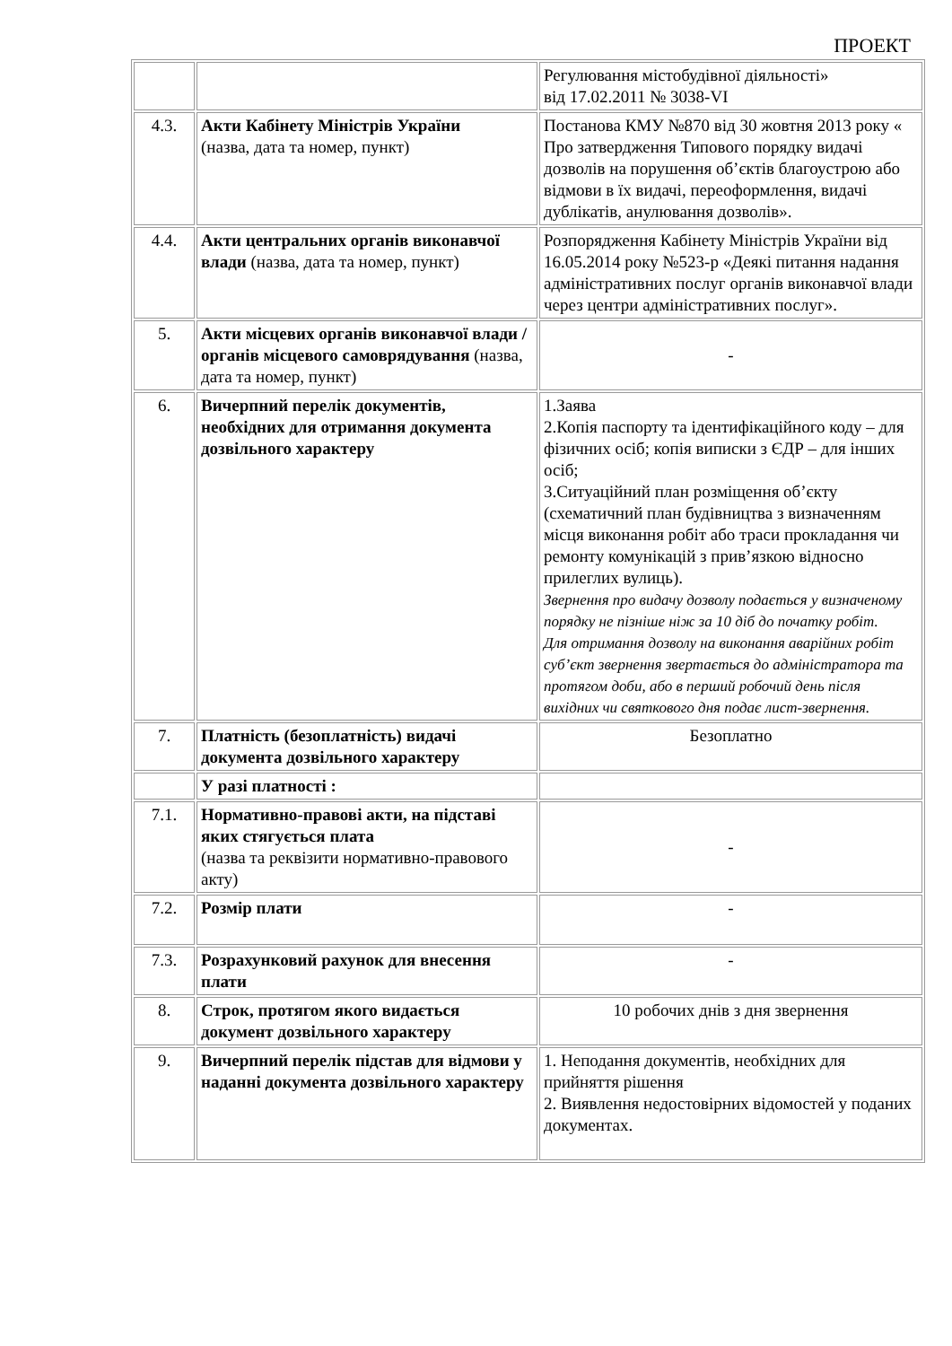ПРОЕКТ
| | | Регулювання містобудівної діяльності» від 17.02.2011 № 3038-VI |
| 4.3. | Акти Кабінету Міністрів України (назва, дата та номер, пункт) | Постанова КМУ №870 від 30 жовтня 2013 року « Про затвердження Типового порядку видачі дозволів на порушення об’єктів благоустрою або відмови в їх видачі, переоформлення, видачі дублікатів, анулювання дозволів». |
| 4.4. | Акти центральних органів виконавчої влади (назва, дата та номер, пункт) | Розпорядження Кабінету Міністрів України від 16.05.2014 року №523-р «Деякі питання надання адміністративних послуг органів виконавчої влади через центри адміністративних послуг». |
| 5. | Акти місцевих органів виконавчої влади / органів місцевого самоврядування (назва, дата та номер, пункт) | - |
| 6. | Вичерпний перелік документів, необхідних для отримання документа дозвільного характеру | 1.Заява 2.Копія паспорту та ідентифікаційного коду – для фізичних осіб; копія виписки з ЄДР – для інших осіб; 3.Ситуаційний план розміщення об’єкту (схематичний план будівництва з визначенням місця виконання робіт або траси прокладання чи ремонту комунікацій з прив’язкою відносно прилеглих вулиць). Звернення про видачу дозволу подається у визначеному порядку не пізніше ніж за 10 діб до початку робіт. Для отримання дозволу на виконання аварійних робіт суб’єкт звернення звертається до адміністратора та протягом доби, або в перший робочий день після вихідних чи святкового дня подає лист-звернення. |
| 7. | Платність (безоплатність) видачі документа дозвільного характеру | Безоплатно |
| | У разі платності : | |
| 7.1. | Нормативно-правові акти, на підставі яких стягується плата (назва та реквізити нормативно-правового акту) | - |
| 7.2. | Розмір плати | - |
| 7.3. | Розрахунковий рахунок для внесення плати | - |
| 8. | Строк, протягом якого видається документ дозвільного характеру | 10 робочих днів з дня звернення |
| 9. | Вичерпний перелік підстав для відмови у наданні документа дозвільного характеру | 1. Неподання документів, необхідних для прийняття рішення 2. Виявлення недостовірних відомостей у поданих документах. |